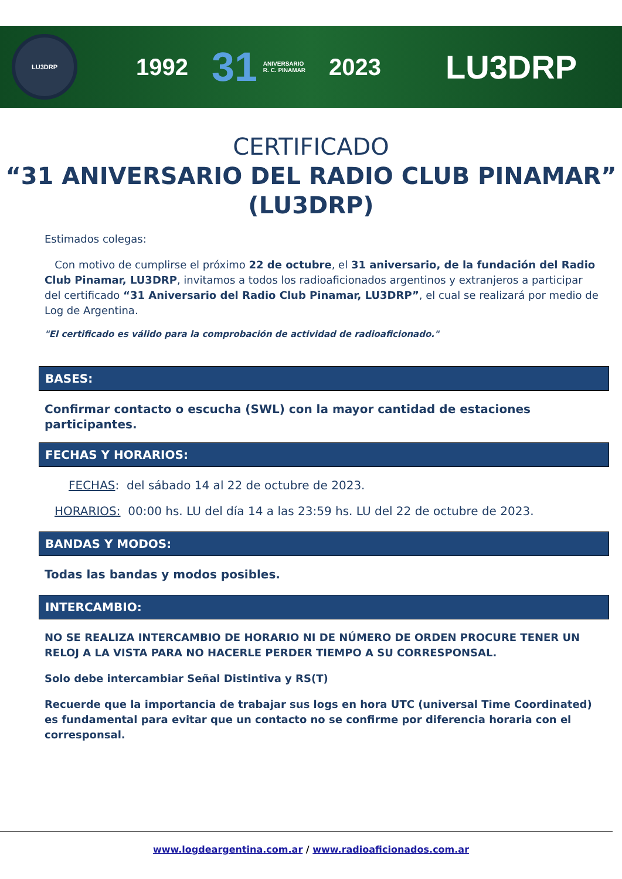LU3DRP
1992 31 ANIVERSARIO
R. C. PINAMAR 2023 LU3DRP
CERTIFICADO
“31 ANIVERSARIO DEL RADIO CLUB PINAMAR” (LU3DRP)
Estimados colegas:
Con motivo de cumplirse el próximo 22 de octubre, el 31 aniversario, de la fundación del Radio Club Pinamar, LU3DRP, invitamos a todos los radioaficionados argentinos y extranjeros a participar del certificado “31 Aniversario del Radio Club Pinamar, LU3DRP”, el cual se realizará por medio de Log de Argentina.
"El certificado es válido para la comprobación de actividad de radioaficionado."
BASES:
Confirmar contacto o escucha (SWL) con la mayor cantidad de estaciones participantes.
FECHAS Y HORARIOS:
FECHAS: del sábado 14 al 22 de octubre de 2023.
HORARIOS: 00:00 hs. LU del día 14 a las 23:59 hs. LU del 22 de octubre de 2023.
BANDAS Y MODOS:
Todas las bandas y modos posibles.
INTERCAMBIO:
NO SE REALIZA INTERCAMBIO DE HORARIO NI DE NÚMERO DE ORDEN PROCURE TENER UN RELOJ A LA VISTA PARA NO HACERLE PERDER TIEMPO A SU CORRESPONSAL.
Solo debe intercambiar Señal Distintiva y RS(T)
Recuerde que la importancia de trabajar sus logs en hora UTC (universal Time Coordinated) es fundamental para evitar que un contacto no se confirme por diferencia horaria con el corresponsal.
www.logdeargentina.com.ar / www.radioaficionados.com.ar